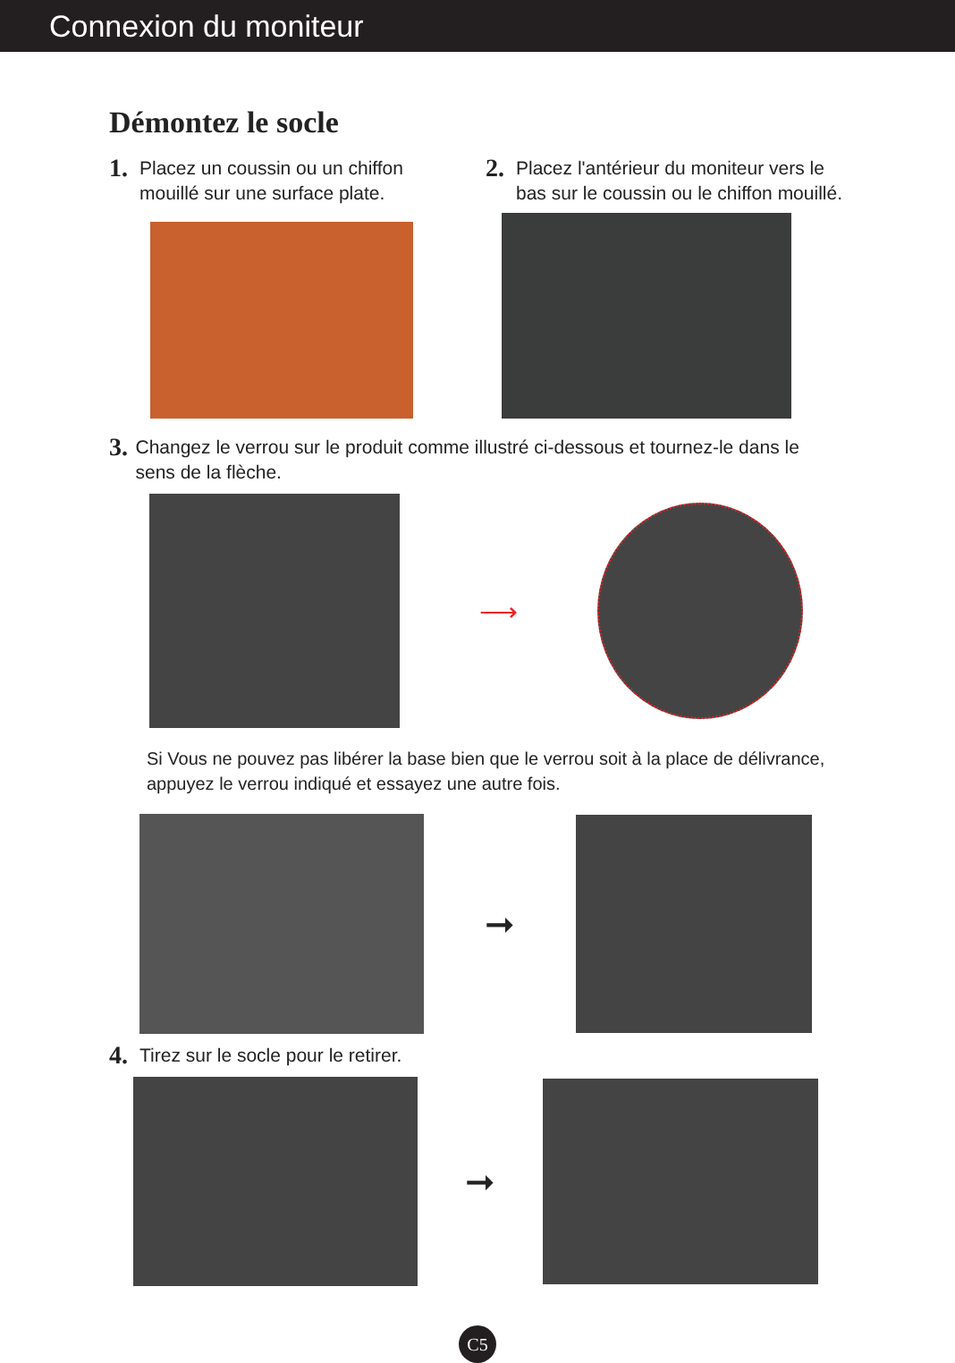Connexion du moniteur
Démontez le socle
1. Placez un coussin ou un chiffon
mouillé sur une surface plate.
2. Placez l'antérieur du moniteur vers le
bas sur le coussin ou le chiffon mouillé.
3. Changez le verrou sur le produit comme illustré ci-dessous et tournez-le dans le sens de la flèche.
⟶
Si Vous ne pouvez pas libérer la base bien que le verrou soit à la place de délivrance, appuyez le verrou indiqué et essayez une autre fois.
➞
4. Tirez sur le socle pour le retirer.
➞
C5